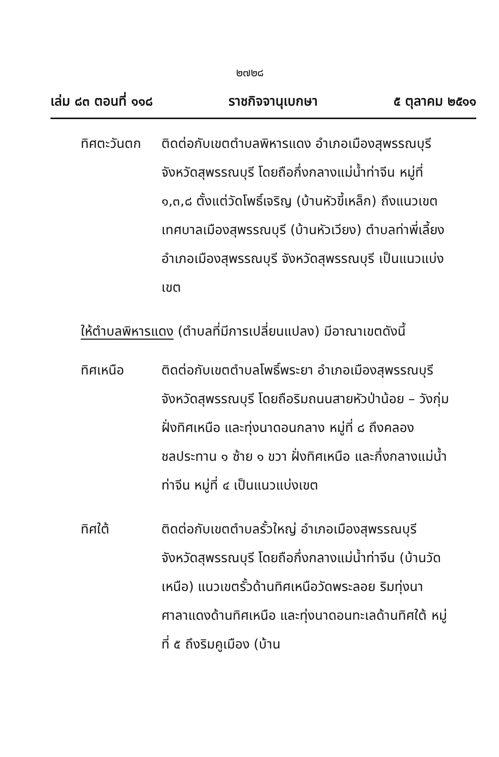๒๗๒๘
เล่ม ๘๓ ตอนที่ ๑๑๘ ราชกิจจานุเบกษา ๕ ตุลาคม ๒๕๑๑
ทิศตะวันตก ติดต่อกับเขตตำบลพิหารแดง อำเภอเมืองสุพรรณบุรี จังหวัดสุพรรณบุรี โดยถือกึ่งกลางแม่น้ำท่าจีน หมู่ที่ ๑,๓,๘ ตั้งแต่วัดโพธิ์เจริญ (บ้านหัวขี้เหล็ก) ถึงแนวเขตเทศบาลเมืองสุพรรณบุรี (บ้านหัวเวียง) ตำบลท่าพี่เลี้ยง อำเภอเมืองสุพรรณบุรี จังหวัดสุพรรณบุรี เป็นแนวแบ่งเขต
ให้ตำบลพิหารแดง (ตำบลที่มีการเปลี่ยนแปลง) มีอาณาเขตดังนี้
ทิศเหนือ ติดต่อกับเขตตำบลโพธิ์พระยา อำเภอเมืองสุพรรณบุรี จังหวัดสุพรรณบุรี โดยถือริมถนนสายหัวป่าน้อย – วังกุ่ม ฝั่งทิศเหนือ และทุ่งนาดอนกลาง หมู่ที่ ๘ ถึงคลองชลประทาน ๑ ซ้าย ๑ ขวา ฝั่งทิศเหนือ และกึ่งกลางแม่น้ำท่าจีน หมู่ที่ ๔ เป็นแนวแบ่งเขต
ทิศใต้ ติดต่อกับเขตตำบลรั้วใหญ่ อำเภอเมืองสุพรรณบุรี จังหวัดสุพรรณบุรี โดยถือกึ่งกลางแม่น้ำท่าจีน (บ้านวัดเหนือ) แนวเขตรั้วด้านทิศเหนือวัดพระลอย ริมทุ่งนาศาลาแดงด้านทิศเหนือ และทุ่งนาดอนทะเลด้านทิศใต้ หมู่ที่ ๕ ถึงริมคูเมือง (บ้าน